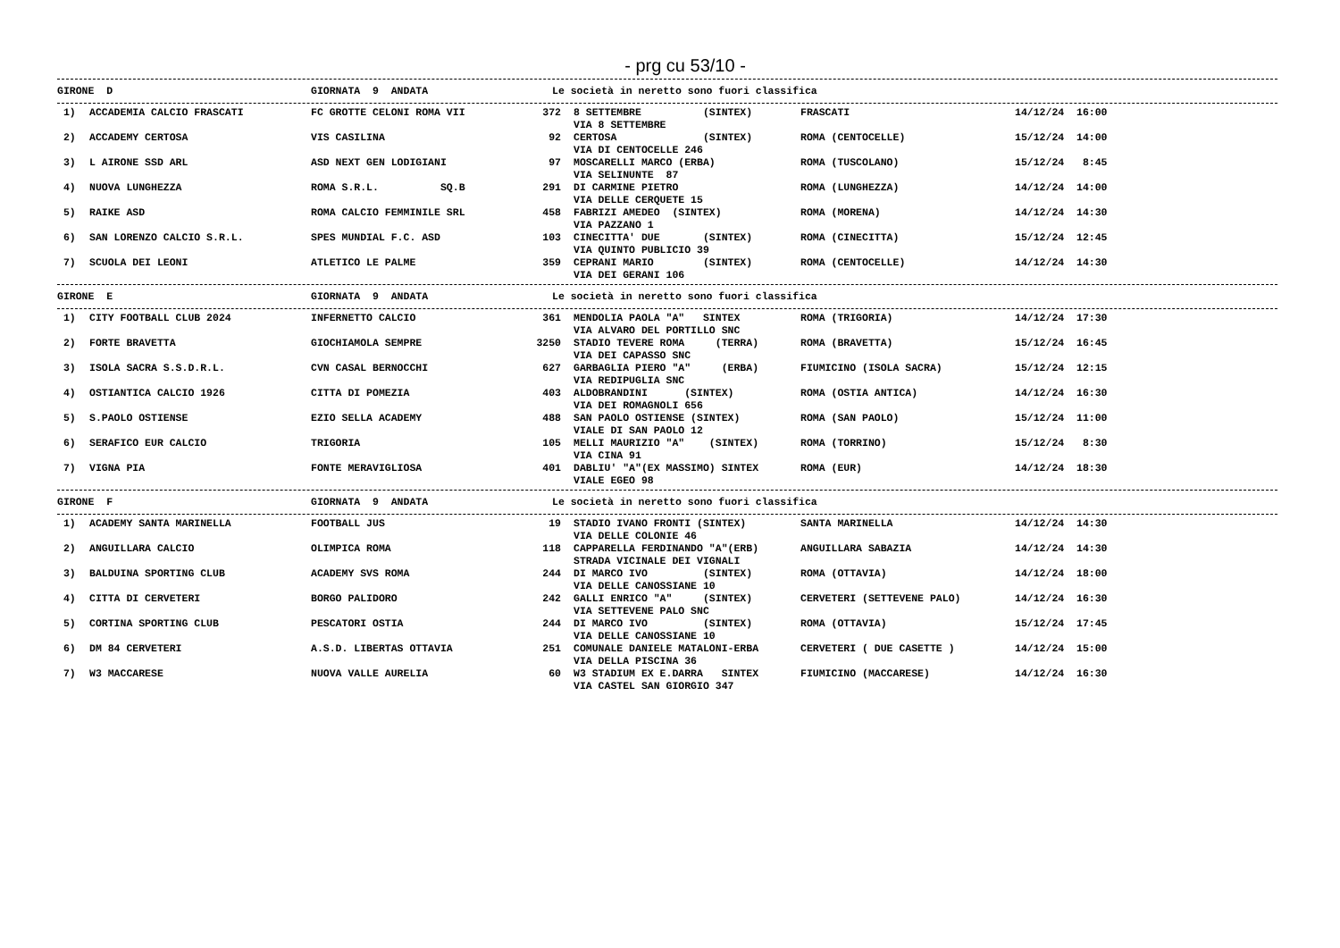- prg cu 53/10 -
| GIRONE D | GIORNATA 9 ANDATA | Le società in neretto sono fuori classifica |
| 1) | ACCADEMIA CALCIO FRASCATI | FC GROTTE CELONI ROMA VII | 372 | 8 SETTEMBRE (SINTEX) VIA 8 SETTEMBRE | FRASCATI | 14/12/24 16:00 |
| 2) | ACCADEMY CERTOSA | VIS CASILINA | 92 | CERTOSA (SINTEX) VIA DI CENTOCELLE 246 | ROMA (CENTOCELLE) | 15/12/24 14:00 |
| 3) | L AIRONE SSD ARL | ASD NEXT GEN LODIGIANI | 97 | MOSCARELLI MARCO (ERBA) VIA SELINUNTE 87 | ROMA (TUSCOLANO) | 15/12/24 8:45 |
| 4) | NUOVA LUNGHEZZA | ROMA S.R.L. SQ.B | 291 | DI CARMINE PIETRO VIA DELLE CERQUETE 15 | ROMA (LUNGHEZZA) | 14/12/24 14:00 |
| 5) | RAIKE ASD | ROMA CALCIO FEMMINILE SRL | 458 | FABRIZI AMEDEO (SINTEX) VIA PAZZANO 1 | ROMA (MORENA) | 14/12/24 14:30 |
| 6) | SAN LORENZO CALCIO S.R.L. | SPES MUNDIAL F.C. ASD | 103 | CINECITTA' DUE (SINTEX) VIA QUINTO PUBLICIO 39 | ROMA (CINECITTA) | 15/12/24 12:45 |
| 7) | SCUOLA DEI LEONI | ATLETICO LE PALME | 359 | CEPRANI MARIO (SINTEX) VIA DEI GERANI 106 | ROMA (CENTOCELLE) | 14/12/24 14:30 |
| GIRONE E | GIORNATA 9 ANDATA | Le società in neretto sono fuori classifica |
| 1) | CITY FOOTBALL CLUB 2024 | INFERNETTO CALCIO | 361 | MENDOLIA PAOLA "A" SINTEX VIA ALVARO DEL PORTILLO SNC | ROMA (TRIGORIA) | 14/12/24 17:30 |
| 2) | FORTE BRAVETTA | GIOCHIAMOLA SEMPRE | 3250 | STADIO TEVERE ROMA (TERRA) VIA DEI CAPASSO SNC | ROMA (BRAVETTA) | 15/12/24 16:45 |
| 3) | ISOLA SACRA S.S.D.R.L. | CVN CASAL BERNOCCHI | 627 | GARBAGLIA PIERO "A" (ERBA) VIA REDIPUGLIA SNC | FIUMICINO (ISOLA SACRA) | 15/12/24 12:15 |
| 4) | OSTIANTICA CALCIO 1926 | CITTA DI POMEZIA | 403 | ALDOBRANDINI (SINTEX) VIA DEI ROMAGNOLI 656 | ROMA (OSTIA ANTICA) | 14/12/24 16:30 |
| 5) | S.PAOLO OSTIENSE | EZIO SELLA ACADEMY | 488 | SAN PAOLO OSTIENSE (SINTEX) VIALE DI SAN PAOLO 12 | ROMA (SAN PAOLO) | 15/12/24 11:00 |
| 6) | SERAFICO EUR CALCIO | TRIGORIA | 105 | MELLI MAURIZIO "A" (SINTEX) VIA CINA 91 | ROMA (TORRINO) | 15/12/24 8:30 |
| 7) | VIGNA PIA | FONTE MERAVIGLIOSA | 401 | DABLIU' "A"(EX MASSIMO) SINTEX VIALE EGEO 98 | ROMA (EUR) | 14/12/24 18:30 |
| GIRONE F | GIORNATA 9 ANDATA | Le società in neretto sono fuori classifica |
| 1) | ACADEMY SANTA MARINELLA | FOOTBALL JUS | 19 | STADIO IVANO FRONTI (SINTEX) VIA DELLE COLONIE 46 | SANTA MARINELLA | 14/12/24 14:30 |
| 2) | ANGUILLARA CALCIO | OLIMPICA ROMA | 118 | CAPPARELLA FERDINANDO "A"(ERB) STRADA VICINALE DEI VIGNALI | ANGUILLARA SABAZIA | 14/12/24 14:30 |
| 3) | BALDUINA SPORTING CLUB | ACADEMY SVS ROMA | 244 | DI MARCO IVO (SINTEX) VIA DELLE CANOSSIANE 10 | ROMA (OTTAVIA) | 14/12/24 18:00 |
| 4) | CITTA DI CERVETERI | BORGO PALIDORO | 242 | GALLI ENRICO "A" (SINTEX) VIA SETTEVENE PALO SNC | CERVETERI (SETTEVENE PALO) | 14/12/24 16:30 |
| 5) | CORTINA SPORTING CLUB | PESCATORI OSTIA | 244 | DI MARCO IVO (SINTEX) VIA DELLE CANOSSIANE 10 | ROMA (OTTAVIA) | 15/12/24 17:45 |
| 6) | DM 84 CERVETERI | A.S.D. LIBERTAS OTTAVIA | 251 | COMUNALE DANIELE MATALONI-ERBA VIA DELLA PISCINA 36 | CERVETERI ( DUE CASETTE ) | 14/12/24 15:00 |
| 7) | W3 MACCARESE | NUOVA VALLE AURELIA | 60 | W3 STADIUM EX E.DARRA SINTEX VIA CASTEL SAN GIORGIO 347 | FIUMICINO (MACCARESE) | 14/12/24 16:30 |